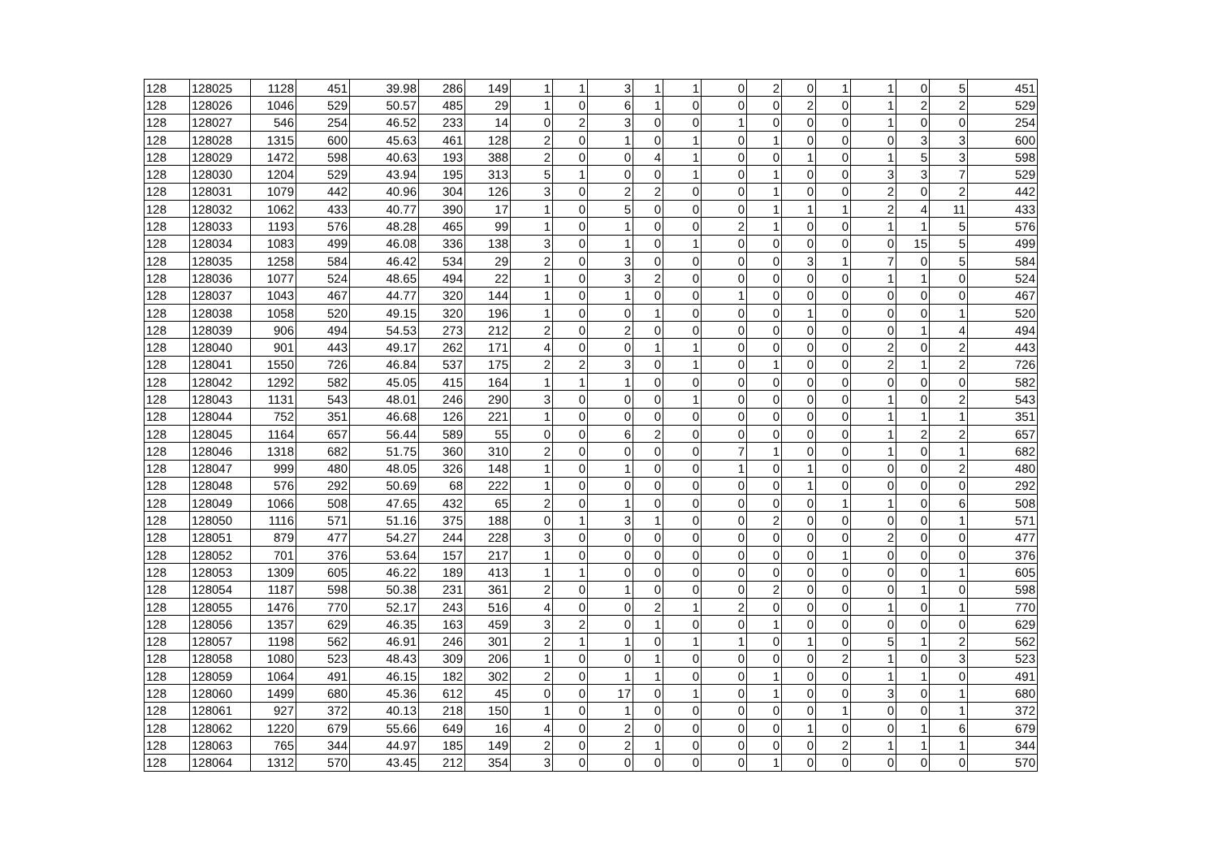| 128 | 128025 | 1128 | 451 | 39.98 | 286 | 149 | 1 | 1 | 3 | 1 | 1 | 0 | 2 | 0 | 1 | 1 | 0 | 5 | 451 |
| 128 | 128026 | 1046 | 529 | 50.57 | 485 | 29 | 1 | 0 | 6 | 1 | 0 | 0 | 0 | 2 | 0 | 1 | 2 | 2 | 529 |
| 128 | 128027 | 546 | 254 | 46.52 | 233 | 14 | 0 | 2 | 3 | 0 | 0 | 1 | 0 | 0 | 0 | 1 | 0 | 0 | 254 |
| 128 | 128028 | 1315 | 600 | 45.63 | 461 | 128 | 2 | 0 | 1 | 0 | 1 | 0 | 1 | 0 | 0 | 0 | 3 | 3 | 600 |
| 128 | 128029 | 1472 | 598 | 40.63 | 193 | 388 | 2 | 0 | 0 | 4 | 1 | 0 | 0 | 1 | 0 | 1 | 5 | 3 | 598 |
| 128 | 128030 | 1204 | 529 | 43.94 | 195 | 313 | 5 | 1 | 0 | 0 | 1 | 0 | 1 | 0 | 0 | 3 | 3 | 7 | 529 |
| 128 | 128031 | 1079 | 442 | 40.96 | 304 | 126 | 3 | 0 | 2 | 2 | 0 | 0 | 1 | 0 | 0 | 2 | 0 | 2 | 442 |
| 128 | 128032 | 1062 | 433 | 40.77 | 390 | 17 | 1 | 0 | 5 | 0 | 0 | 0 | 1 | 1 | 1 | 2 | 4 | 11 | 433 |
| 128 | 128033 | 1193 | 576 | 48.28 | 465 | 99 | 1 | 0 | 1 | 0 | 0 | 2 | 1 | 0 | 0 | 1 | 1 | 5 | 576 |
| 128 | 128034 | 1083 | 499 | 46.08 | 336 | 138 | 3 | 0 | 1 | 0 | 1 | 0 | 0 | 0 | 0 | 0 | 15 | 5 | 499 |
| 128 | 128035 | 1258 | 584 | 46.42 | 534 | 29 | 2 | 0 | 3 | 0 | 0 | 0 | 0 | 3 | 1 | 7 | 0 | 5 | 584 |
| 128 | 128036 | 1077 | 524 | 48.65 | 494 | 22 | 1 | 0 | 3 | 2 | 0 | 0 | 0 | 0 | 0 | 1 | 1 | 0 | 524 |
| 128 | 128037 | 1043 | 467 | 44.77 | 320 | 144 | 1 | 0 | 1 | 0 | 0 | 1 | 0 | 0 | 0 | 0 | 0 | 0 | 467 |
| 128 | 128038 | 1058 | 520 | 49.15 | 320 | 196 | 1 | 0 | 0 | 1 | 0 | 0 | 0 | 1 | 0 | 0 | 0 | 1 | 520 |
| 128 | 128039 | 906 | 494 | 54.53 | 273 | 212 | 2 | 0 | 2 | 0 | 0 | 0 | 0 | 0 | 0 | 0 | 1 | 4 | 494 |
| 128 | 128040 | 901 | 443 | 49.17 | 262 | 171 | 4 | 0 | 0 | 1 | 1 | 0 | 0 | 0 | 0 | 2 | 0 | 2 | 443 |
| 128 | 128041 | 1550 | 726 | 46.84 | 537 | 175 | 2 | 2 | 3 | 0 | 1 | 0 | 1 | 0 | 0 | 2 | 1 | 2 | 726 |
| 128 | 128042 | 1292 | 582 | 45.05 | 415 | 164 | 1 | 1 | 1 | 0 | 0 | 0 | 0 | 0 | 0 | 0 | 0 | 0 | 582 |
| 128 | 128043 | 1131 | 543 | 48.01 | 246 | 290 | 3 | 0 | 0 | 0 | 1 | 0 | 0 | 0 | 0 | 1 | 0 | 2 | 543 |
| 128 | 128044 | 752 | 351 | 46.68 | 126 | 221 | 1 | 0 | 0 | 0 | 0 | 0 | 0 | 0 | 0 | 1 | 1 | 1 | 351 |
| 128 | 128045 | 1164 | 657 | 56.44 | 589 | 55 | 0 | 0 | 6 | 2 | 0 | 0 | 0 | 0 | 0 | 1 | 2 | 2 | 657 |
| 128 | 128046 | 1318 | 682 | 51.75 | 360 | 310 | 2 | 0 | 0 | 0 | 0 | 7 | 1 | 0 | 0 | 1 | 0 | 1 | 682 |
| 128 | 128047 | 999 | 480 | 48.05 | 326 | 148 | 1 | 0 | 1 | 0 | 0 | 1 | 0 | 1 | 0 | 0 | 0 | 2 | 480 |
| 128 | 128048 | 576 | 292 | 50.69 | 68 | 222 | 1 | 0 | 0 | 0 | 0 | 0 | 0 | 1 | 0 | 0 | 0 | 0 | 292 |
| 128 | 128049 | 1066 | 508 | 47.65 | 432 | 65 | 2 | 0 | 1 | 0 | 0 | 0 | 0 | 0 | 1 | 1 | 0 | 6 | 508 |
| 128 | 128050 | 1116 | 571 | 51.16 | 375 | 188 | 0 | 1 | 3 | 1 | 0 | 0 | 2 | 0 | 0 | 0 | 0 | 1 | 571 |
| 128 | 128051 | 879 | 477 | 54.27 | 244 | 228 | 3 | 0 | 0 | 0 | 0 | 0 | 0 | 0 | 0 | 2 | 0 | 0 | 477 |
| 128 | 128052 | 701 | 376 | 53.64 | 157 | 217 | 1 | 0 | 0 | 0 | 0 | 0 | 0 | 0 | 1 | 0 | 0 | 0 | 376 |
| 128 | 128053 | 1309 | 605 | 46.22 | 189 | 413 | 1 | 1 | 0 | 0 | 0 | 0 | 0 | 0 | 0 | 0 | 0 | 1 | 605 |
| 128 | 128054 | 1187 | 598 | 50.38 | 231 | 361 | 2 | 0 | 1 | 0 | 0 | 0 | 2 | 0 | 0 | 0 | 1 | 0 | 598 |
| 128 | 128055 | 1476 | 770 | 52.17 | 243 | 516 | 4 | 0 | 0 | 2 | 1 | 2 | 0 | 0 | 0 | 1 | 0 | 1 | 770 |
| 128 | 128056 | 1357 | 629 | 46.35 | 163 | 459 | 3 | 2 | 0 | 1 | 0 | 0 | 1 | 0 | 0 | 0 | 0 | 0 | 629 |
| 128 | 128057 | 1198 | 562 | 46.91 | 246 | 301 | 2 | 1 | 1 | 0 | 1 | 1 | 0 | 1 | 0 | 5 | 1 | 2 | 562 |
| 128 | 128058 | 1080 | 523 | 48.43 | 309 | 206 | 1 | 0 | 0 | 1 | 0 | 0 | 0 | 0 | 2 | 1 | 0 | 3 | 523 |
| 128 | 128059 | 1064 | 491 | 46.15 | 182 | 302 | 2 | 0 | 1 | 1 | 0 | 0 | 1 | 0 | 0 | 1 | 1 | 0 | 491 |
| 128 | 128060 | 1499 | 680 | 45.36 | 612 | 45 | 0 | 0 | 17 | 0 | 1 | 0 | 1 | 0 | 0 | 3 | 0 | 1 | 680 |
| 128 | 128061 | 927 | 372 | 40.13 | 218 | 150 | 1 | 0 | 1 | 0 | 0 | 0 | 0 | 0 | 1 | 0 | 0 | 1 | 372 |
| 128 | 128062 | 1220 | 679 | 55.66 | 649 | 16 | 4 | 0 | 2 | 0 | 0 | 0 | 0 | 1 | 0 | 0 | 1 | 6 | 679 |
| 128 | 128063 | 765 | 344 | 44.97 | 185 | 149 | 2 | 0 | 2 | 1 | 0 | 0 | 0 | 0 | 2 | 1 | 1 | 1 | 344 |
| 128 | 128064 | 1312 | 570 | 43.45 | 212 | 354 | 3 | 0 | 0 | 0 | 0 | 0 | 1 | 0 | 0 | 0 | 0 | 0 | 570 |